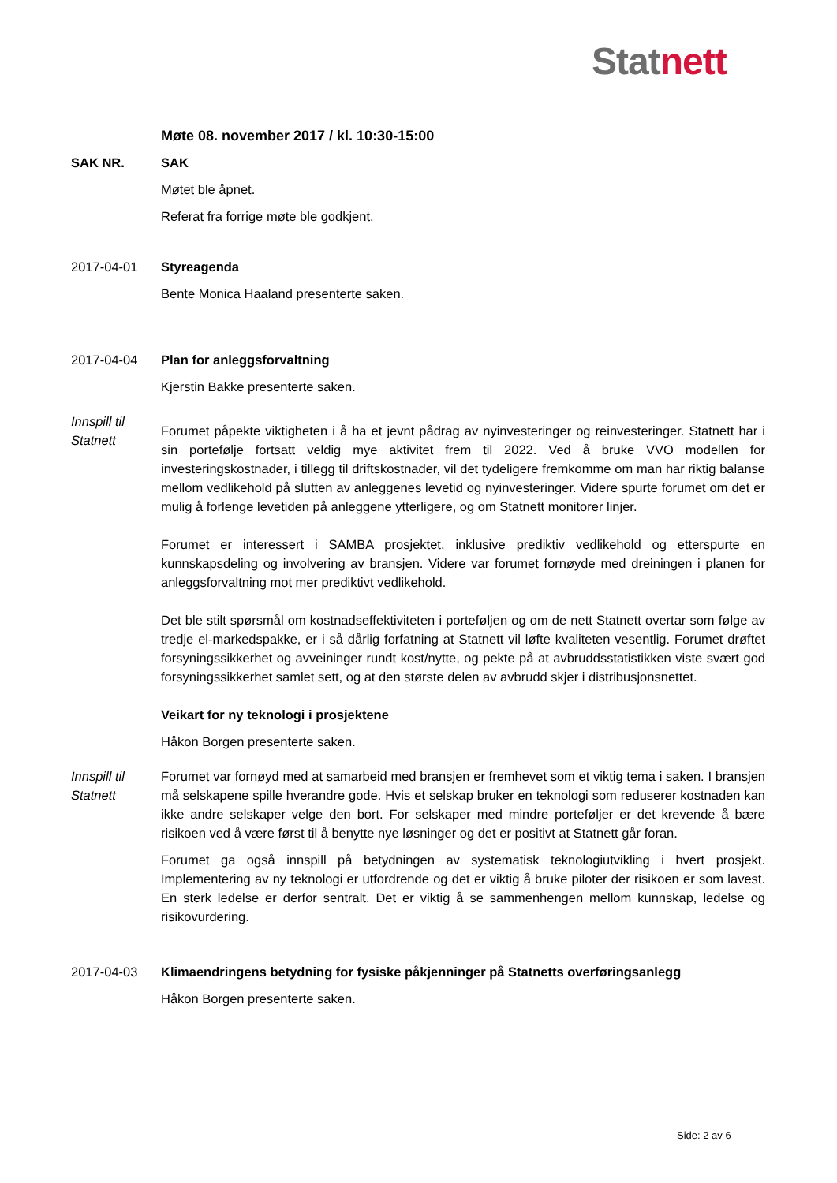Stat nett
Møte 08. november 2017 / kl. 10:30-15:00
SAK NR. SAK
Møtet ble åpnet.
Referat fra forrige møte ble godkjent.
2017-04-01 Styreagenda
Bente Monica Haaland presenterte saken.
2017-04-04 Plan for anleggsforvaltning
Kjerstin Bakke presenterte saken.
Innspill til Statnett
Forumet påpekte viktigheten i å ha et jevnt pådrag av nyinvesteringer og reinvesteringer. Statnett har i sin portefølje fortsatt veldig mye aktivitet frem til 2022. Ved å bruke VVO modellen for investeringskostnader, i tillegg til driftskostnader, vil det tydeligere fremkomme om man har riktig balanse mellom vedlikehold på slutten av anleggenes levetid og nyinvesteringer. Videre spurte forumet om det er mulig å forlenge levetiden på anleggene ytterligere, og om Statnett monitorer linjer.
Forumet er interessert i SAMBA prosjektet, inklusive prediktiv vedlikehold og etterspurte en kunnskapsdeling og involvering av bransjen. Videre var forumet fornøyde med dreiningen i planen for anleggsforvaltning mot mer prediktivt vedlikehold.
Det ble stilt spørsmål om kostnadseffektiviteten i porteføljen og om de nett Statnett overtar som følge av tredje el-markedspakke, er i så dårlig forfatning at Statnett vil løfte kvaliteten vesentlig. Forumet drøftet forsyningssikkerhet og avveininger rundt kost/nytte, og pekte på at avbruddsstatistikken viste svært god forsyningssikkerhet samlet sett, og at den største delen av avbrudd skjer i distribusjonsnettet.
Veikart for ny teknologi i prosjektene
Håkon Borgen presenterte saken.
Innspill til Statnett
Forumet var fornøyd med at samarbeid med bransjen er fremhevet som et viktig tema i saken. I bransjen må selskapene spille hverandre gode. Hvis et selskap bruker en teknologi som reduserer kostnaden kan ikke andre selskaper velge den bort. For selskaper med mindre porteføljer er det krevende å bære risikoen ved å være først til å benytte nye løsninger og det er positivt at Statnett går foran.
Forumet ga også innspill på betydningen av systematisk teknologiutvikling i hvert prosjekt. Implementering av ny teknologi er utfordrende og det er viktig å bruke piloter der risikoen er som lavest. En sterk ledelse er derfor sentralt. Det er viktig å se sammenhengen mellom kunnskap, ledelse og risikovurdering.
2017-04-03 Klimaendringens betydning for fysiske påkjenninger på Statnetts overføringsanlegg
Håkon Borgen presenterte saken.
Side: 2 av 6